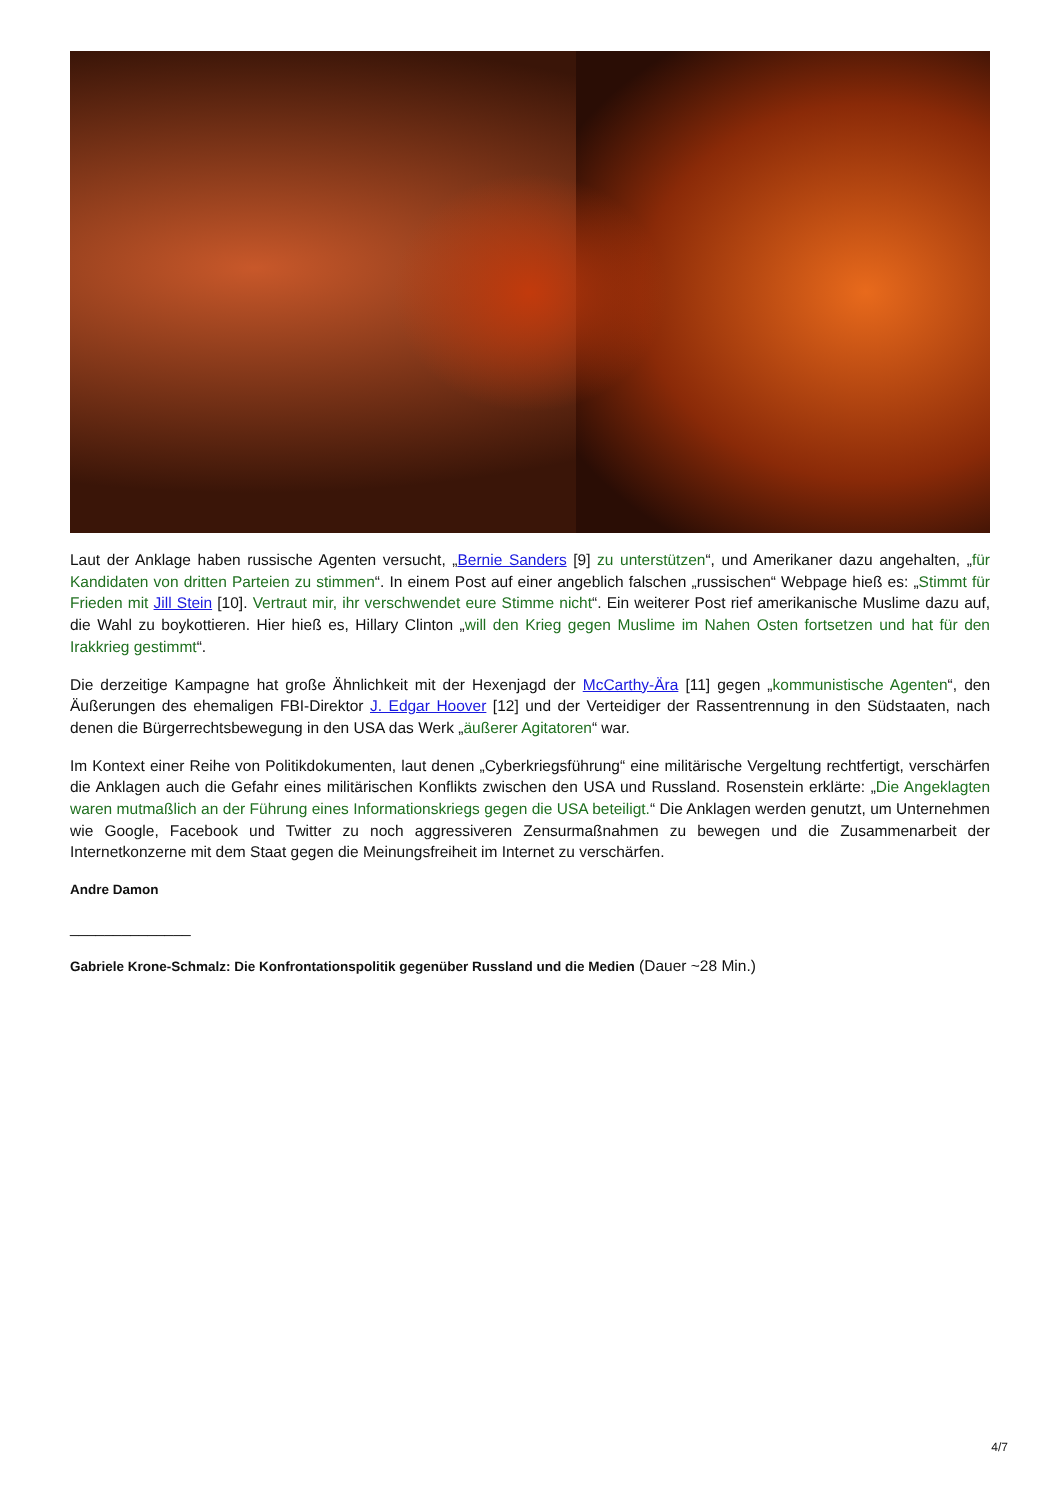Laut der Anklage haben russische Agenten versucht, „Bernie Sanders [9] zu unterstützen“, und Amerikaner dazu angehalten, „für Kandidaten von dritten Parteien zu stimmen“. In einem Post auf einer angeblich falschen „russischen“ Webpage hieß es: „Stimmt für Frieden mit Jill Stein [10]. Vertraut mir, ihr verschwendet eure Stimme nicht“. Ein weiterer Post rief amerikanische Muslime dazu auf, die Wahl zu boykottieren. Hier hieß es, Hillary Clinton „will den Krieg gegen Muslime im Nahen Osten fortsetzen und hat für den Irakkrieg gestimmt“.
Die derzeitige Kampagne hat große Ähnlichkeit mit der Hexenjagd der McCarthy-Ära [11] gegen „kommunistische Agenten“, den Äußerungen des ehemaligen FBI-Direktor J. Edgar Hoover [12] und der Verteidiger der Rassentrennung in den Südstaaten, nach denen die Bürgerrechtsbewegung in den USA das Werk „äußerer Agitatoren“ war.
Im Kontext einer Reihe von Politikdokumenten, laut denen „Cyberkriegsführung“ eine militärische Vergeltung rechtfertigt, verschärfen die Anklagen auch die Gefahr eines militärischen Konflikts zwischen den USA und Russland. Rosenstein erklärte: „Die Angeklagten waren mutmaßlich an der Führung eines Informationskriegs gegen die USA beteiligt.“ Die Anklagen werden genutzt, um Unternehmen wie Google, Facebook und Twitter zu noch aggressiveren Zensurmaßnahmen zu bewegen und die Zusammenarbeit der Internetkonzerne mit dem Staat gegen die Meinungsfreiheit im Internet zu verschärfen.
Andre Damon
______________
Gabriele Krone-Schmalz: Die Konfrontationspolitik gegenüber Russland und die Medien (Dauer ~28 Min.)
4/7